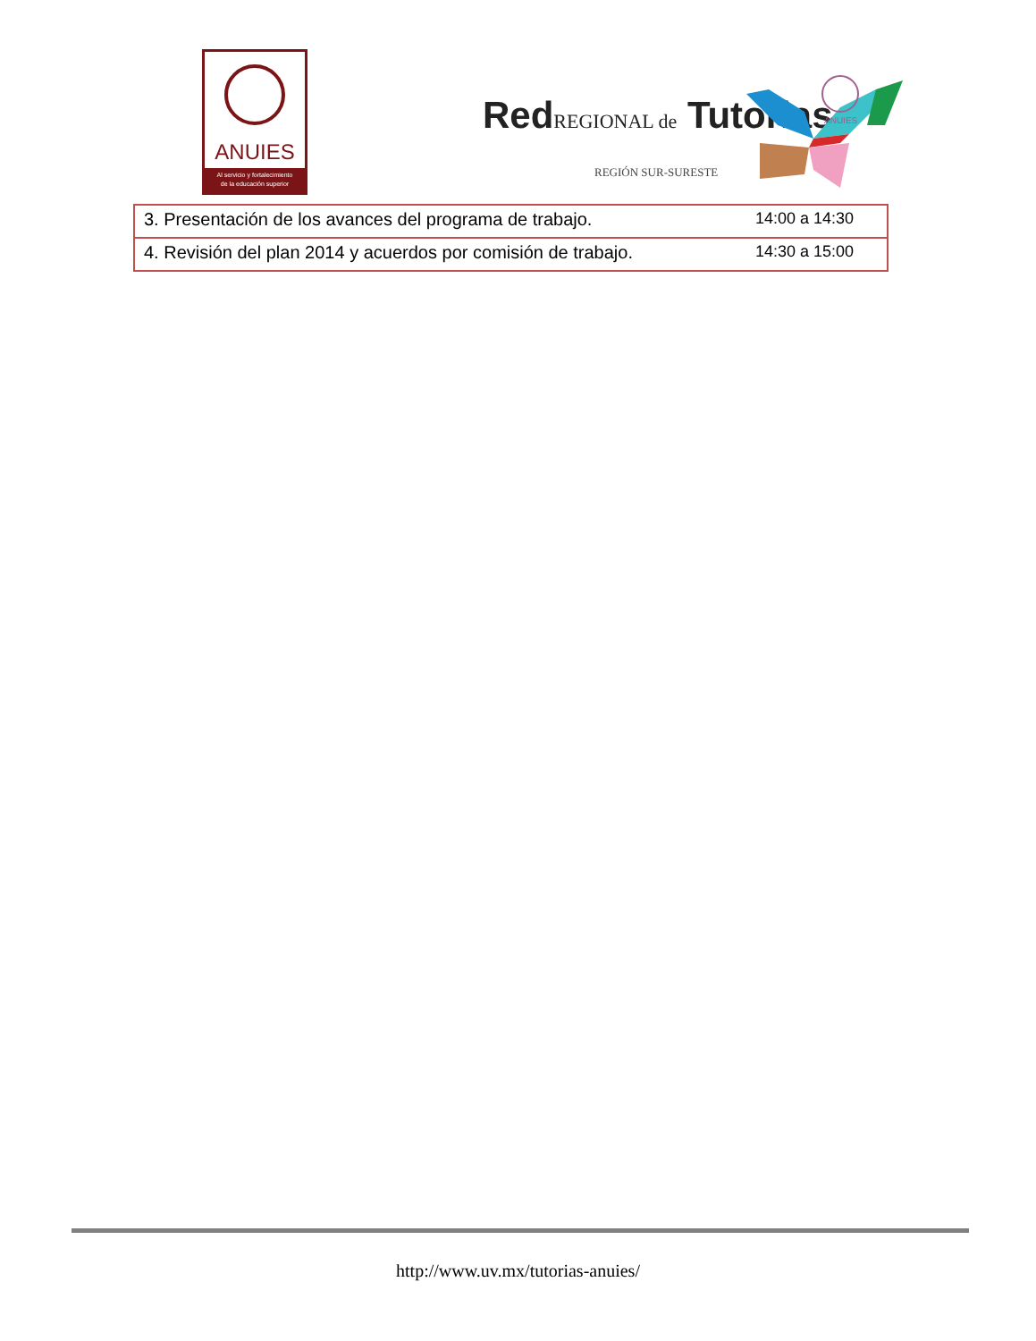ANUIES
Al servicio y fortalecimiento
de la educación superior
RedREGIONAL de Tutorias
REGIÓN SUR-SURESTE
ANUIES
| 3. Presentación de los avances del programa de trabajo. | 14:00 a 14:30 |
| 4. Revisión del plan 2014 y acuerdos por comisión de trabajo. | 14:30 a 15:00 |
http://www.uv.mx/tutorias-anuies/